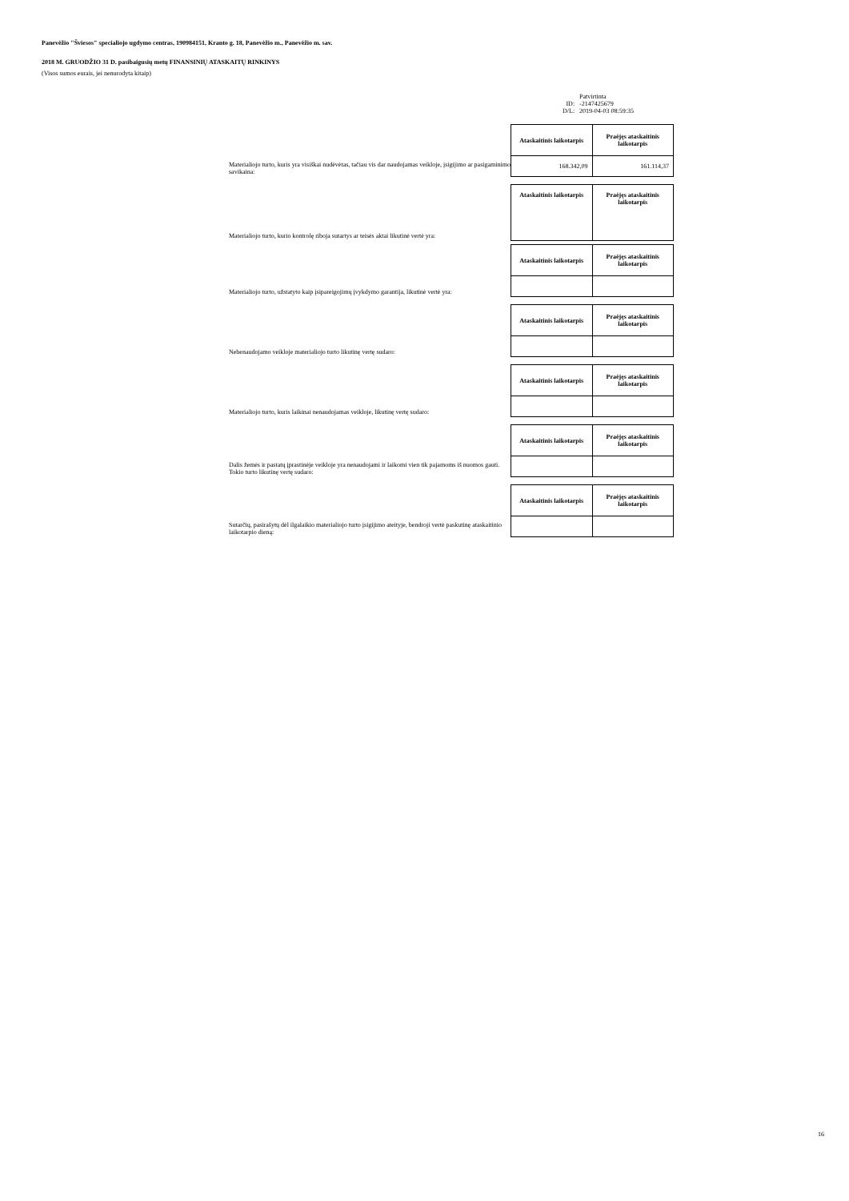Panevėžio "Šviesos" specialiojo ugdymo centras, 190984151, Kranto g. 18, Panevėžio m., Panevėžio m. sav.
2018 M. GRUODŽIO 31 D. pasibaigusių metų FINANSINIŲ ATASKAITŲ RINKINYS
(Visos sumos eurais, jei nenurodyta kitaip)
| | Patvirtinta |
| ID: | -2147425679 |
| D/L: | 2019-04-03 08:59:35 |
Materialiojo turto, kuris yra visiškai nudėvėtas, tačiau vis dar naudojamas veikloje, įsigijimo ar pasigaminimo savikaina:
| Ataskaitinis laikotarpis | Praėjęs ataskaitinis laikotarpis |
| --- | --- |
| 168.342,09 | 161.114,37 |
Materialiojo turto, kurio kontrolę riboja sutartys ar teisės aktai likutinė vertė yra:
| Ataskaitinis laikotarpis | Praėjęs ataskaitinis laikotarpis |
| --- | --- |
Materialiojo turto, užstatyto kaip įsipareigojimų įvykdymo garantija, likutinė vertė yra:
| Ataskaitinis laikotarpis | Praėjęs ataskaitinis laikotarpis |
| --- | --- |
Nebenaudojamo veikloje materialiojo turto likutinę vertę sudaro:
| Ataskaitinis laikotarpis | Praėjęs ataskaitinis laikotarpis |
| --- | --- |
Materialiojo turto, kuris laikinai nenaudojamas veikloje, likutinę vertę sudaro:
| Ataskaitinis laikotarpis | Praėjęs ataskaitinis laikotarpis |
| --- | --- |
Dalis žemės ir pastatų įprastinėje veikloje yra nenaudojami ir laikomi vien tik pajamoms iš nuomos gauti. Tokio turto likutinę vertę sudaro:
| Ataskaitinis laikotarpis | Praėjęs ataskaitinis laikotarpis |
| --- | --- |
Sutarčių, pasirašytų dėl ilgalaikio materialiojo turto įsigijimo ateityje, bendroji vertė paskutinę ataskaitinio laikotarpio dieną:
| Ataskaitinis laikotarpis | Praėjęs ataskaitinis laikotarpis |
| --- | --- |
16